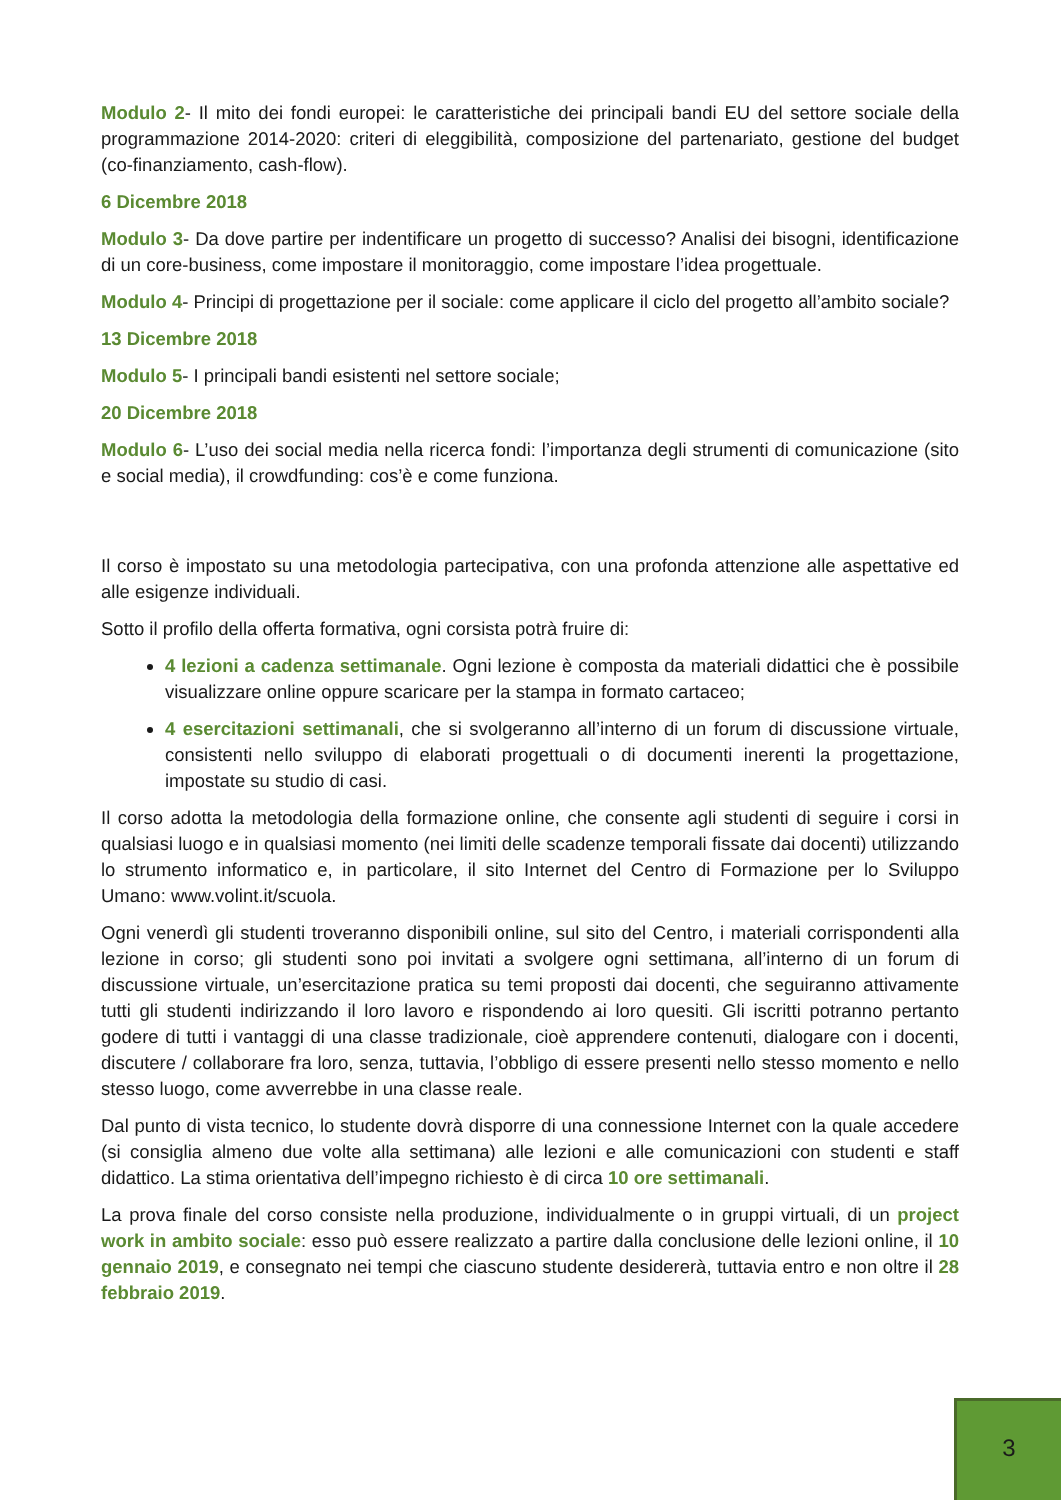Modulo 2- Il mito dei fondi europei: le caratteristiche dei principali bandi EU del settore sociale della programmazione 2014-2020: criteri di eleggibilità, composizione del partenariato, gestione del budget (co-finanziamento, cash-flow).
6 Dicembre 2018
Modulo 3- Da dove partire per indentificare un progetto di successo? Analisi dei bisogni, identificazione di un core-business, come impostare il monitoraggio, come impostare l’idea progettuale.
Modulo 4- Principi di progettazione per il sociale: come applicare il ciclo del progetto all’ambito sociale?
13 Dicembre 2018
Modulo 5- I principali bandi esistenti nel settore sociale;
20 Dicembre 2018
Modulo 6- L’uso dei social media nella ricerca fondi: l’importanza degli strumenti di comunicazione (sito e social media), il crowdfunding: cos’è e come funziona.
Il corso è impostato su una metodologia partecipativa, con una profonda attenzione alle aspettative ed alle esigenze individuali.
Sotto il profilo della offerta formativa, ogni corsista potrà fruire di:
4 lezioni a cadenza settimanale. Ogni lezione è composta da materiali didattici che è possibile visualizzare online oppure scaricare per la stampa in formato cartaceo;
4 esercitazioni settimanali, che si svolgeranno all’interno di un forum di discussione virtuale, consistenti nello sviluppo di elaborati progettuali o di documenti inerenti la progettazione, impostate su studio di casi.
Il corso adotta la metodologia della formazione online, che consente agli studenti di seguire i corsi in qualsiasi luogo e in qualsiasi momento (nei limiti delle scadenze temporali fissate dai docenti) utilizzando lo strumento informatico e, in particolare, il sito Internet del Centro di Formazione per lo Sviluppo Umano: www.volint.it/scuola.
Ogni venerdì gli studenti troveranno disponibili online, sul sito del Centro, i materiali corrispondenti alla lezione in corso; gli studenti sono poi invitati a svolgere ogni settimana, all’interno di un forum di discussione virtuale, un’esercitazione pratica su temi proposti dai docenti, che seguiranno attivamente tutti gli studenti indirizzando il loro lavoro e rispondendo ai loro quesiti. Gli iscritti potranno pertanto godere di tutti i vantaggi di una classe tradizionale, cioè apprendere contenuti, dialogare con i docenti, discutere / collaborare fra loro, senza, tuttavia, l’obbligo di essere presenti nello stesso momento e nello stesso luogo, come avverrebbe in una classe reale.
Dal punto di vista tecnico, lo studente dovrà disporre di una connessione Internet con la quale accedere (si consiglia almeno due volte alla settimana) alle lezioni e alle comunicazioni con studenti e staff didattico. La stima orientativa dell’impegno richiesto è di circa 10 ore settimanali.
La prova finale del corso consiste nella produzione, individualmente o in gruppi virtuali, di un project work in ambito sociale: esso può essere realizzato a partire dalla conclusione delle lezioni online, il 10 gennaio 2019, e consegnato nei tempi che ciascuno studente desidererà, tuttavia entro e non oltre il 28 febbraio 2019.
3